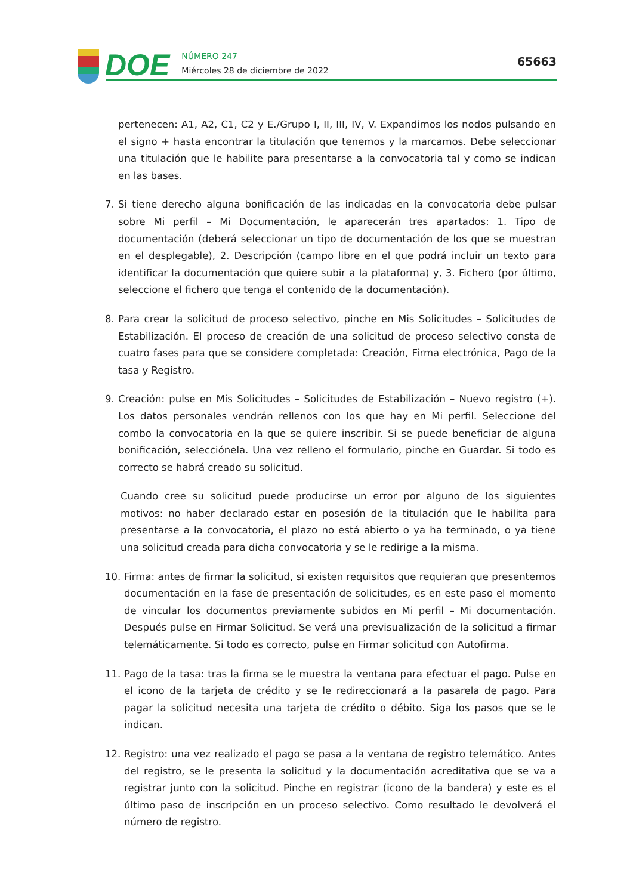DOE
NÚMERO 247
Miércoles 28 de diciembre de 2022
65663
pertenecen: A1, A2, C1, C2 y E./Grupo I, II, III, IV, V. Expandimos los nodos pulsando en el signo + hasta encontrar la titulación que tenemos y la marcamos. Debe seleccionar una titulación que le habilite para presentarse a la convocatoria tal y como se indican en las bases.
7. Si tiene derecho alguna bonificación de las indicadas en la convocatoria debe pulsar sobre Mi perfil – Mi Documentación, le aparecerán tres apartados: 1. Tipo de documentación (deberá seleccionar un tipo de documentación de los que se muestran en el desplegable), 2. Descripción (campo libre en el que podrá incluir un texto para identificar la documentación que quiere subir a la plataforma) y, 3. Fichero (por último, seleccione el fichero que tenga el contenido de la documentación).
8. Para crear la solicitud de proceso selectivo, pinche en Mis Solicitudes – Solicitudes de Estabilización. El proceso de creación de una solicitud de proceso selectivo consta de cuatro fases para que se considere completada: Creación, Firma electrónica, Pago de la tasa y Registro.
9. Creación: pulse en Mis Solicitudes – Solicitudes de Estabilización – Nuevo registro (+). Los datos personales vendrán rellenos con los que hay en Mi perfil. Seleccione del combo la convocatoria en la que se quiere inscribir. Si se puede beneficiar de alguna bonificación, selecciónela. Una vez relleno el formulario, pinche en Guardar. Si todo es correcto se habrá creado su solicitud.
Cuando cree su solicitud puede producirse un error por alguno de los siguientes motivos: no haber declarado estar en posesión de la titulación que le habilita para presentarse a la convocatoria, el plazo no está abierto o ya ha terminado, o ya tiene una solicitud creada para dicha convocatoria y se le redirige a la misma.
10. Firma: antes de firmar la solicitud, si existen requisitos que requieran que presentemos documentación en la fase de presentación de solicitudes, es en este paso el momento de vincular los documentos previamente subidos en Mi perfil – Mi documentación. Después pulse en Firmar Solicitud. Se verá una previsualización de la solicitud a firmar telemáticamente. Si todo es correcto, pulse en Firmar solicitud con Autofirma.
11. Pago de la tasa: tras la firma se le muestra la ventana para efectuar el pago. Pulse en el icono de la tarjeta de crédito y se le redireccionará a la pasarela de pago. Para pagar la solicitud necesita una tarjeta de crédito o débito. Siga los pasos que se le indican.
12. Registro: una vez realizado el pago se pasa a la ventana de registro telemático. Antes del registro, se le presenta la solicitud y la documentación acreditativa que se va a registrar junto con la solicitud. Pinche en registrar (icono de la bandera) y este es el último paso de inscripción en un proceso selectivo. Como resultado le devolverá el número de registro.